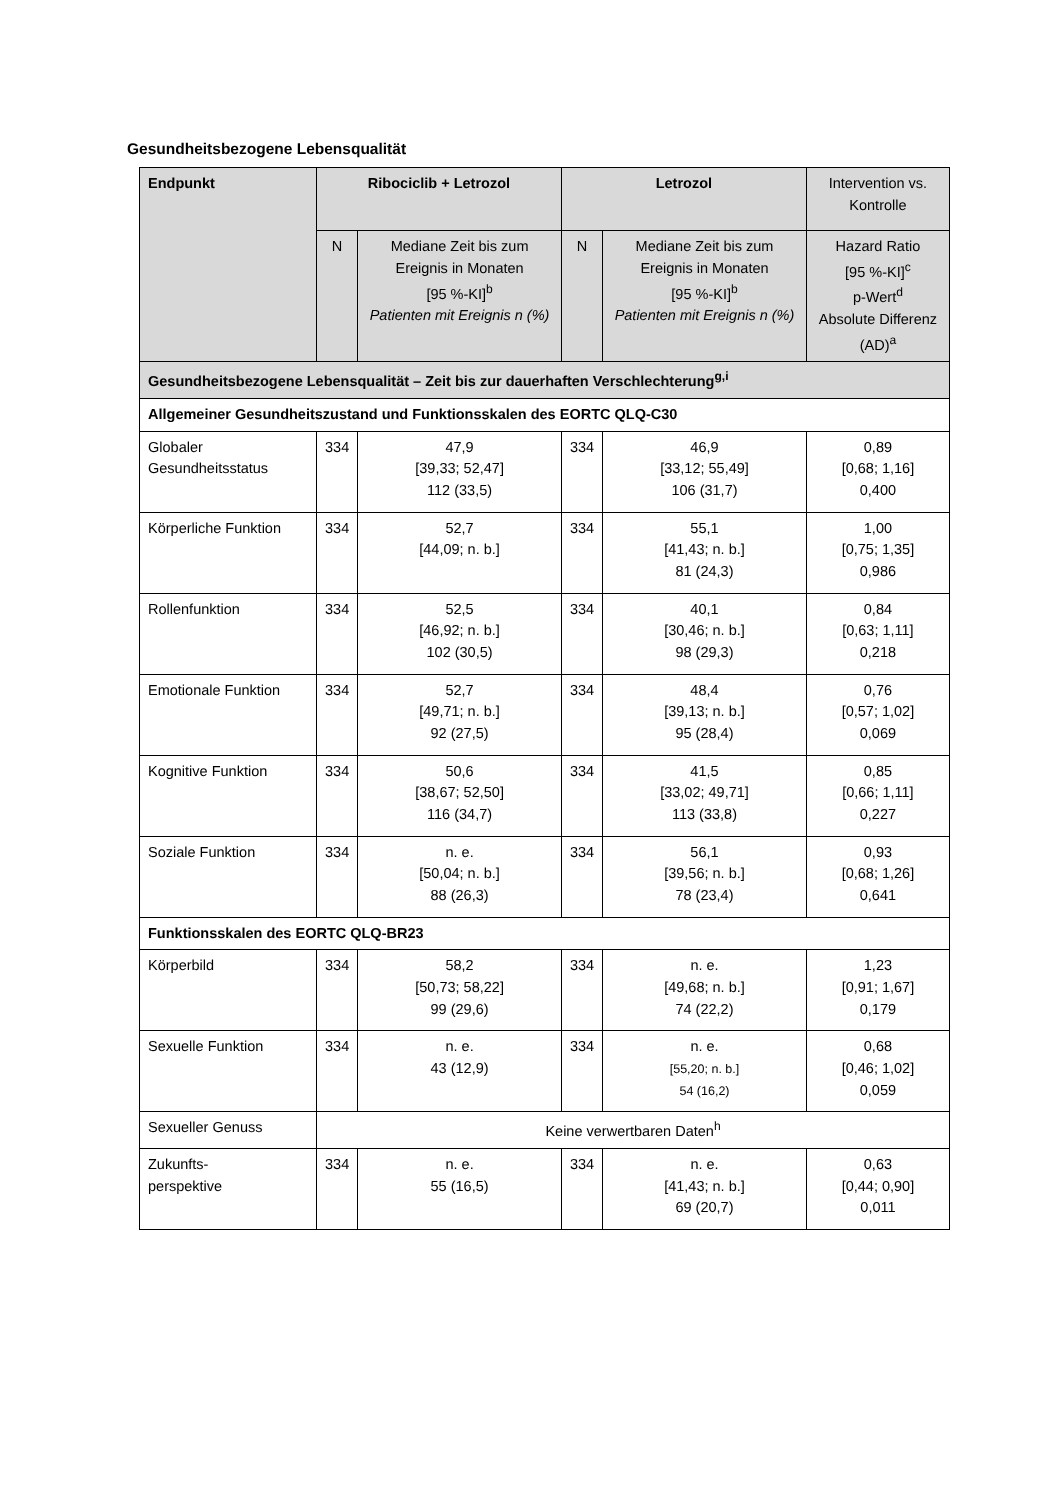Gesundheitsbezogene Lebensqualität
| Endpunkt | Ribociclib + Letrozol | | Letrozol | | Intervention vs. Kontrolle |
| | N | Mediane Zeit bis zum Ereignis in Monaten [95 %-KI]<sup>b</sup> Patienten mit Ereignis n (%) | N | Mediane Zeit bis zum Ereignis in Monaten [95 %-KI]<sup>b</sup> Patienten mit Ereignis n (%) | Hazard Ratio [95 %-KI]<sup>c</sup> p-Wert<sup>d</sup> Absolute Differenz (AD)<sup>a</sup> |
| Gesundheitsbezogene Lebensqualität – Zeit bis zur dauerhaften Verschlechterung<sup>g,i</sup> | | | | | |
| Allgemeiner Gesundheitszustand und Funktionsskalen des EORTC QLQ-C30 | | | | | |
| Globaler Gesundheitsstatus | 334 | 47,9 [39,33; 52,47] 112 (33,5) | 334 | 46,9 [33,12; 55,49] 106 (31,7) | 0,89 [0,68; 1,16] 0,400 |
| Körperliche Funktion | 334 | 52,7 [44,09; n. b.] | 334 | 55,1 [41,43; n. b.] 81 (24,3) | 1,00 [0,75; 1,35] 0,986 |
| Rollenfunktion | 334 | 52,5 [46,92; n. b.] 102 (30,5) | 334 | 40,1 [30,46; n. b.] 98 (29,3) | 0,84 [0,63; 1,11] 0,218 |
| Emotionale Funktion | 334 | 52,7 [49,71; n. b.] 92 (27,5) | 334 | 48,4 [39,13; n. b.] 95 (28,4) | 0,76 [0,57; 1,02] 0,069 |
| Kognitive Funktion | 334 | 50,6 [38,67; 52,50] 116 (34,7) | 334 | 41,5 [33,02; 49,71] 113 (33,8) | 0,85 [0,66; 1,11] 0,227 |
| Soziale Funktion | 334 | n. e. [50,04; n. b.] 88 (26,3) | 334 | 56,1 [39,56; n. b.] 78 (23,4) | 0,93 [0,68; 1,26] 0,641 |
| Funktionsskalen des EORTC QLQ-BR23 | | | | | |
| Körperbild | 334 | 58,2 [50,73; 58,22] 99 (29,6) | 334 | n. e. [49,68; n. b.] 74 (22,2) | 1,23 [0,91; 1,67] 0,179 |
| Sexuelle Funktion | 334 | n. e. 43 (12,9) | 334 | n. e. [55,20; n. b.] 54 (16,2) | 0,68 [0,46; 1,02] 0,059 |
| Sexueller Genuss | Keine verwertbaren Daten<sup>h</sup> | | | | |
| Zukunfts- perspektive | 334 | n. e. 55 (16,5) | 334 | n. e. [41,43; n. b.] 69 (20,7) | 0,63 [0,44; 0,90] 0,011 |